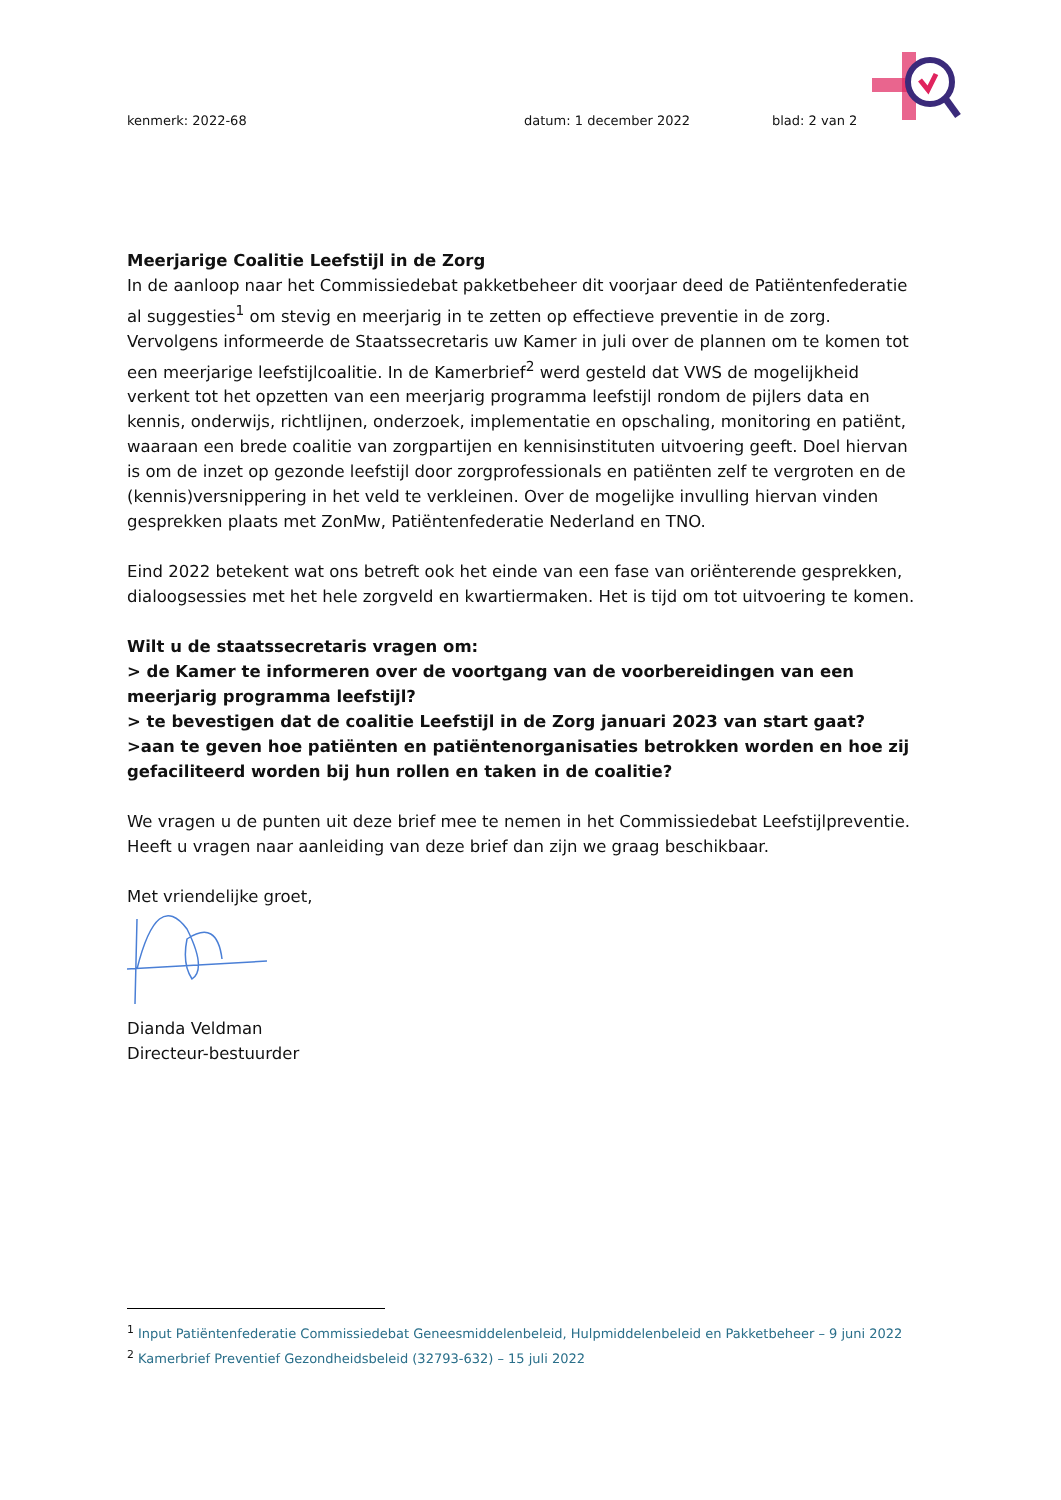kenmerk: 2022-68 datum: 1 december 2022 blad: 2 van 2
Meerjarige Coalitie Leefstijl in de Zorg
In de aanloop naar het Commissiedebat pakketbeheer dit voorjaar deed de Patiëntenfederatie al suggesties<sup>1</sup> om stevig en meerjarig in te zetten op effectieve preventie in de zorg. Vervolgens informeerde de Staatssecretaris uw Kamer in juli over de plannen om te komen tot een meerjarige leefstijlcoalitie. In de Kamerbrief<sup>2</sup> werd gesteld dat VWS de mogelijkheid verkent tot het opzetten van een meerjarig programma leefstijl rondom de pijlers data en kennis, onderwijs, richtlijnen, onderzoek, implementatie en opschaling, monitoring en patiënt, waaraan een brede coalitie van zorgpartijen en kennisinstituten uitvoering geeft. Doel hiervan is om de inzet op gezonde leefstijl door zorgprofessionals en patiënten zelf te vergroten en de (kennis)versnippering in het veld te verkleinen. Over de mogelijke invulling hiervan vinden gesprekken plaats met ZonMw, Patiëntenfederatie Nederland en TNO.
Eind 2022 betekent wat ons betreft ook het einde van een fase van oriënterende gesprekken, dialoogsessies met het hele zorgveld en kwartiermaken. Het is tijd om tot uitvoering te komen.
Wilt u de staatssecretaris vragen om:
> de Kamer te informeren over de voortgang van de voorbereidingen van een meerjarig programma leefstijl?
> te bevestigen dat de coalitie Leefstijl in de Zorg januari 2023 van start gaat?
>aan te geven hoe patiënten en patiëntenorganisaties betrokken worden en hoe zij gefaciliteerd worden bij hun rollen en taken in de coalitie?
We vragen u de punten uit deze brief mee te nemen in het Commissiedebat Leefstijlpreventie. Heeft u vragen naar aanleiding van deze brief dan zijn we graag beschikbaar.
Met vriendelijke groet,
Dianda Veldman
Directeur-bestuurder
<sup>1</sup> Input Patiëntenfederatie Commissiedebat Geneesmiddelenbeleid, Hulpmiddelenbeleid en Pakketbeheer – 9 juni 2022
<sup>2</sup> Kamerbrief Preventief Gezondheidsbeleid (32793-632) – 15 juli 2022